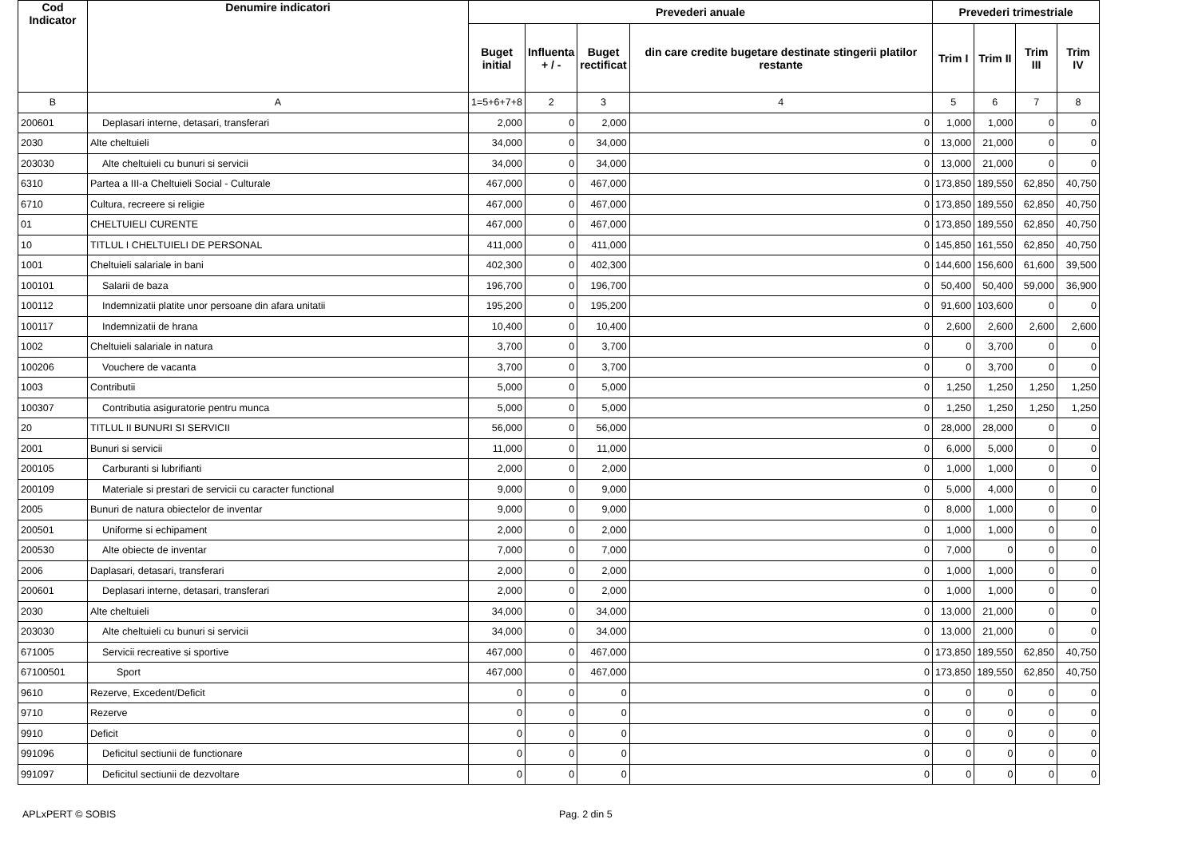| Cod Indicator | Denumire indicatori | Prevederi anuale | | | | Prevederi trimestriale | | | |
| --- | --- | --- | --- | --- | --- | --- | --- | --- | --- |
| | | Buget initial | Influenta + / - | Buget rectificat | din care credite bugetare destinate stingerii platilor restante | Trim I | Trim II | Trim III | Trim IV |
| B | A | 1=5+6+7+8 | 2 | 3 | 4 | 5 | 6 | 7 | 8 |
| 200601 | Deplasari interne, detasari, transferari | 2,000 | 0 | 2,000 | 0 | 1,000 | 1,000 | 0 | 0 |
| 2030 | Alte cheltuieli | 34,000 | 0 | 34,000 | 0 | 13,000 | 21,000 | 0 | 0 |
| 203030 | Alte cheltuieli cu bunuri si servicii | 34,000 | 0 | 34,000 | 0 | 13,000 | 21,000 | 0 | 0 |
| 6310 | Partea a III-a Cheltuieli Social - Culturale | 467,000 | 0 | 467,000 | 0 | 173,850 | 189,550 | 62,850 | 40,750 |
| 6710 | Cultura, recreere si religie | 467,000 | 0 | 467,000 | 0 | 173,850 | 189,550 | 62,850 | 40,750 |
| 01 | CHELTUIELI CURENTE | 467,000 | 0 | 467,000 | 0 | 173,850 | 189,550 | 62,850 | 40,750 |
| 10 | TITLUL I CHELTUIELI DE PERSONAL | 411,000 | 0 | 411,000 | 0 | 145,850 | 161,550 | 62,850 | 40,750 |
| 1001 | Cheltuieli salariale in bani | 402,300 | 0 | 402,300 | 0 | 144,600 | 156,600 | 61,600 | 39,500 |
| 100101 | Salarii de baza | 196,700 | 0 | 196,700 | 0 | 50,400 | 50,400 | 59,000 | 36,900 |
| 100112 | Indemnizatii platite unor persoane din afara unitatii | 195,200 | 0 | 195,200 | 0 | 91,600 | 103,600 | 0 | 0 |
| 100117 | Indemnizatii de hrana | 10,400 | 0 | 10,400 | 0 | 2,600 | 2,600 | 2,600 | 2,600 |
| 1002 | Cheltuieli salariale in natura | 3,700 | 0 | 3,700 | 0 | 0 | 3,700 | 0 | 0 |
| 100206 | Vouchere de vacanta | 3,700 | 0 | 3,700 | 0 | 0 | 3,700 | 0 | 0 |
| 1003 | Contributii | 5,000 | 0 | 5,000 | 0 | 1,250 | 1,250 | 1,250 | 1,250 |
| 100307 | Contributia asiguratorie pentru munca | 5,000 | 0 | 5,000 | 0 | 1,250 | 1,250 | 1,250 | 1,250 |
| 20 | TITLUL II BUNURI SI SERVICII | 56,000 | 0 | 56,000 | 0 | 28,000 | 28,000 | 0 | 0 |
| 2001 | Bunuri si servicii | 11,000 | 0 | 11,000 | 0 | 6,000 | 5,000 | 0 | 0 |
| 200105 | Carburanti si lubrifianti | 2,000 | 0 | 2,000 | 0 | 1,000 | 1,000 | 0 | 0 |
| 200109 | Materiale si prestari de servicii cu caracter functional | 9,000 | 0 | 9,000 | 0 | 5,000 | 4,000 | 0 | 0 |
| 2005 | Bunuri de natura obiectelor de inventar | 9,000 | 0 | 9,000 | 0 | 8,000 | 1,000 | 0 | 0 |
| 200501 | Uniforme si echipament | 2,000 | 0 | 2,000 | 0 | 1,000 | 1,000 | 0 | 0 |
| 200530 | Alte obiecte de inventar | 7,000 | 0 | 7,000 | 0 | 7,000 | 0 | 0 | 0 |
| 2006 | Daplasari, detasari, transferari | 2,000 | 0 | 2,000 | 0 | 1,000 | 1,000 | 0 | 0 |
| 200601 | Deplasari interne, detasari, transferari | 2,000 | 0 | 2,000 | 0 | 1,000 | 1,000 | 0 | 0 |
| 2030 | Alte cheltuieli | 34,000 | 0 | 34,000 | 0 | 13,000 | 21,000 | 0 | 0 |
| 203030 | Alte cheltuieli cu bunuri si servicii | 34,000 | 0 | 34,000 | 0 | 13,000 | 21,000 | 0 | 0 |
| 671005 | Servicii recreative si sportive | 467,000 | 0 | 467,000 | 0 | 173,850 | 189,550 | 62,850 | 40,750 |
| 67100501 | Sport | 467,000 | 0 | 467,000 | 0 | 173,850 | 189,550 | 62,850 | 40,750 |
| 9610 | Rezerve, Excedent/Deficit | 0 | 0 | 0 | 0 | 0 | 0 | 0 | 0 |
| 9710 | Rezerve | 0 | 0 | 0 | 0 | 0 | 0 | 0 | 0 |
| 9910 | Deficit | 0 | 0 | 0 | 0 | 0 | 0 | 0 | 0 |
| 991096 | Deficitul sectiunii de functionare | 0 | 0 | 0 | 0 | 0 | 0 | 0 | 0 |
| 991097 | Deficitul sectiunii de dezvoltare | 0 | 0 | 0 | 0 | 0 | 0 | 0 | 0 |
APLxPERT © SOBIS Pag. 2 din 5